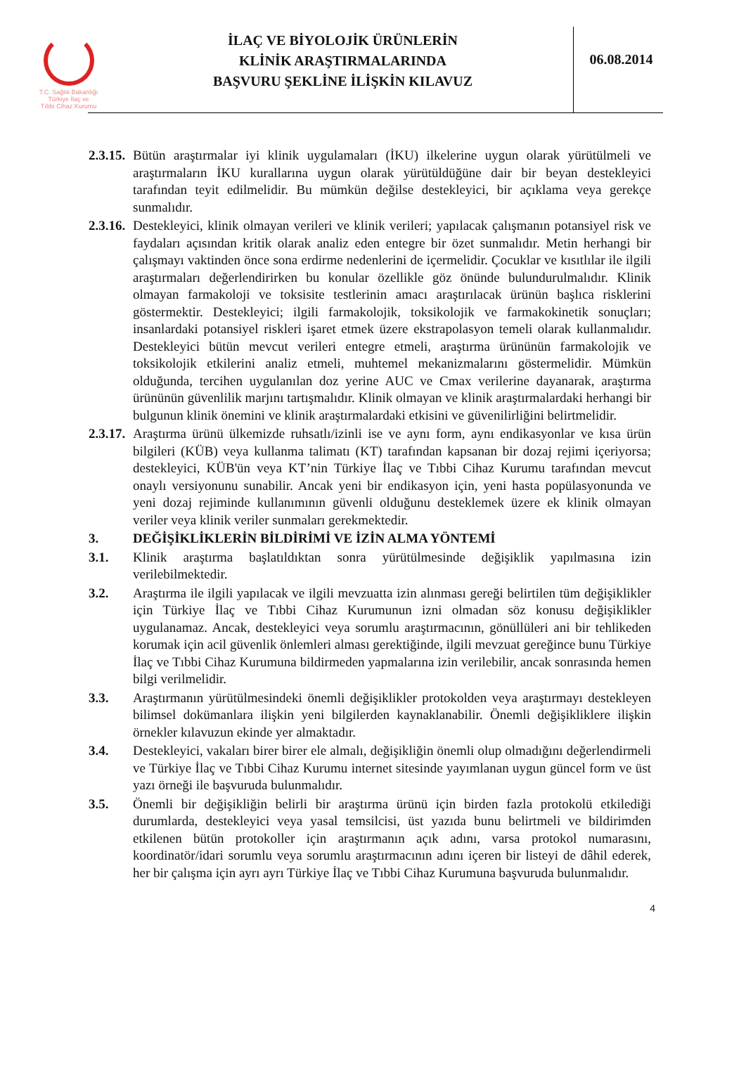T.C. Sağlık Bakanlığı
Türkiye İlaç ve
Tıbbi Cihaz Kurumu
İLAÇ VE BİYOLOJİK ÜRÜNLERİN
KLİNİK ARAŞTIRMALARINDA
BAŞVURU ŞEKLİNE İLİŞKİN KILAVUZ
06.08.2014
2.3.15.
Bütün araştırmalar iyi klinik uygulamaları (İKU) ilkelerine uygun olarak yürütülmeli ve araştırmaların İKU kurallarına uygun olarak yürütüldüğüne dair bir beyan destekleyici tarafından teyit edilmelidir. Bu mümkün değilse destekleyici, bir açıklama veya gerekçe sunmalıdır.
2.3.16.
Destekleyici, klinik olmayan verileri ve klinik verileri; yapılacak çalışmanın potansiyel risk ve faydaları açısından kritik olarak analiz eden entegre bir özet sunmalıdır. Metin herhangi bir çalışmayı vaktinden önce sona erdirme nedenlerini de içermelidir. Çocuklar ve kısıtlılar ile ilgili araştırmaları değerlendirirken bu konular özellikle göz önünde bulundurulmalıdır. Klinik olmayan farmakoloji ve toksisite testlerinin amacı araştırılacak ürünün başlıca risklerini göstermektir. Destekleyici; ilgili farmakolojik, toksikolojik ve farmakokinetik sonuçları; insanlardaki potansiyel riskleri işaret etmek üzere ekstrapolasyon temeli olarak kullanmalıdır. Destekleyici bütün mevcut verileri entegre etmeli, araştırma ürününün farmakolojik ve toksikolojik etkilerini analiz etmeli, muhtemel mekanizmalarını göstermelidir. Mümkün olduğunda, tercihen uygulanılan doz yerine AUC ve Cmax verilerine dayanarak, araştırma ürününün güvenlilik marjını tartışmalıdır. Klinik olmayan ve klinik araştırmalardaki herhangi bir bulgunun klinik önemini ve klinik araştırmalardaki etkisini ve güvenilirliğini belirtmelidir.
2.3.17.
Araştırma ürünü ülkemizde ruhsatlı/izinli ise ve aynı form, aynı endikasyonlar ve kısa ürün bilgileri (KÜB) veya kullanma talimatı (KT) tarafından kapsanan bir dozaj rejimi içeriyorsa; destekleyici, KÜB'ün veya KT’nin Türkiye İlaç ve Tıbbi Cihaz Kurumu tarafından mevcut onaylı versiyonunu sunabilir. Ancak yeni bir endikasyon için, yeni hasta popülasyonunda ve yeni dozaj rejiminde kullanımının güvenli olduğunu desteklemek üzere ek klinik olmayan veriler veya klinik veriler sunmaları gerekmektedir.
3. DEĞİŞİKLİKLERİN BİLDİRİMİ VE İZİN ALMA YÖNTEMİ
3.1. Klinik araştırma başlatıldıktan sonra yürütülmesinde değişiklik yapılmasına izin verilebilmektedir.
3.2. Araştırma ile ilgili yapılacak ve ilgili mevzuatta izin alınması gereği belirtilen tüm değişiklikler için Türkiye İlaç ve Tıbbi Cihaz Kurumunun izni olmadan söz konusu değişiklikler uygulanamaz. Ancak, destekleyici veya sorumlu araştırmacının, gönüllüleri ani bir tehlikeden korumak için acil güvenlik önlemleri alması gerektiğinde, ilgili mevzuat gereğince bunu Türkiye İlaç ve Tıbbi Cihaz Kurumuna bildirmeden yapmalarına izin verilebilir, ancak sonrasında hemen bilgi verilmelidir.
3.3. Araştırmanın yürütülmesindeki önemli değişiklikler protokolden veya araştırmayı destekleyen bilimsel dokümanlara ilişkin yeni bilgilerden kaynaklanabilir. Önemli değişikliklere ilişkin örnekler kılavuzun ekinde yer almaktadır.
3.4. Destekleyici, vakaları birer birer ele almalı, değişikliğin önemli olup olmadığını değerlendirmeli ve Türkiye İlaç ve Tıbbi Cihaz Kurumu internet sitesinde yayımlanan uygun güncel form ve üst yazı örneği ile başvuruda bulunmalıdır.
3.5. Önemli bir değişikliğin belirli bir araştırma ürünü için birden fazla protokolü etkilediği durumlarda, destekleyici veya yasal temsilcisi, üst yazıda bunu belirtmeli ve bildirimden etkilenen bütün protokoller için araştırmanın açık adını, varsa protokol numarasını, koordinatör/idari sorumlu veya sorumlu araştırmacının adını içeren bir listeyi de dâhil ederek, her bir çalışma için ayrı ayrı Türkiye İlaç ve Tıbbi Cihaz Kurumuna başvuruda bulunmalıdır.
4